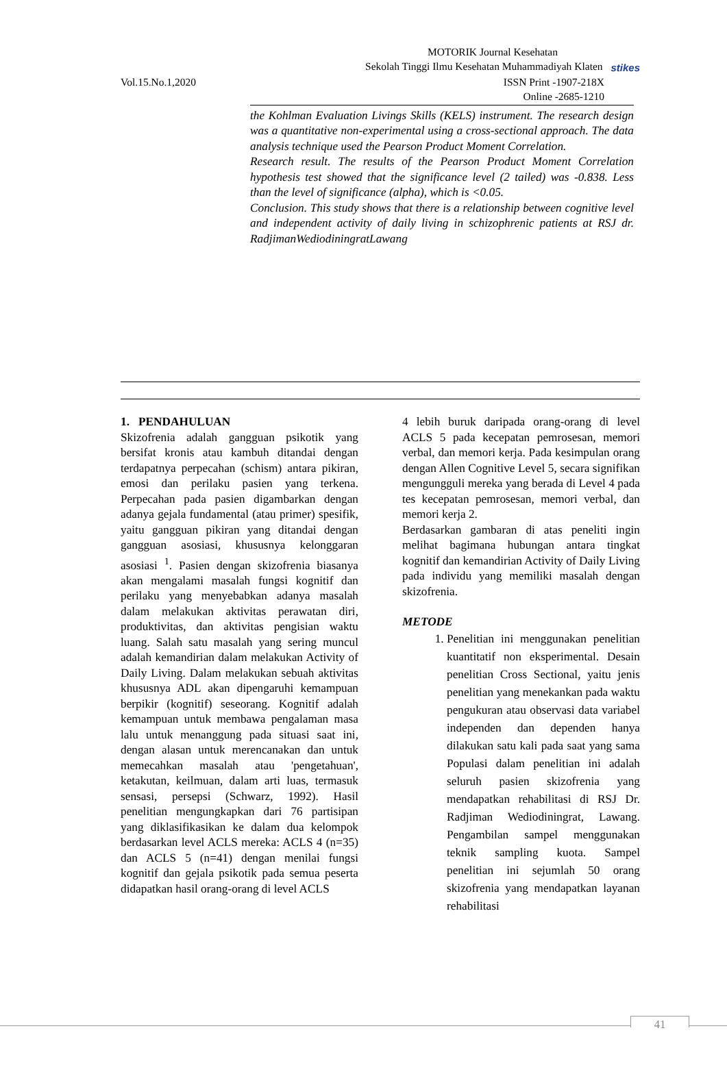MOTORIK Journal Kesehatan
Sekolah Tinggi Ilmu Kesehatan Muhammadiyah Klaten stikes
Vol.15.No.1,2020 ISSN Print -1907-218X
Online -2685-1210
the Kohlman Evaluation Livings Skills (KELS) instrument. The research design was a quantitative non-experimental using a cross-sectional approach. The data analysis technique used the Pearson Product Moment Correlation.
Research result. The results of the Pearson Product Moment Correlation hypothesis test showed that the significance level (2 tailed) was -0.838. Less than the level of significance (alpha), which is <0.05.
Conclusion. This study shows that there is a relationship between cognitive level and independent activity of daily living in schizophrenic patients at RSJ dr. RadjimanWediodiningratLawang
1. PENDAHULUAN
Skizofrenia adalah gangguan psikotik yang bersifat kronis atau kambuh ditandai dengan terdapatnya perpecahan (schism) antara pikiran, emosi dan perilaku pasien yang terkena. Perpecahan pada pasien digambarkan dengan adanya gejala fundamental (atau primer) spesifik, yaitu gangguan pikiran yang ditandai dengan gangguan asosiasi, khususnya kelonggaran asosiasi <sup>1</sup>. Pasien dengan skizofrenia biasanya akan mengalami masalah fungsi kognitif dan perilaku yang menyebabkan adanya masalah dalam melakukan aktivitas perawatan diri, produktivitas, dan aktivitas pengisian waktu luang. Salah satu masalah yang sering muncul adalah kemandirian dalam melakukan Activity of Daily Living. Dalam melakukan sebuah aktivitas khususnya ADL akan dipengaruhi kemampuan berpikir (kognitif) seseorang. Kognitif adalah kemampuan untuk membawa pengalaman masa lalu untuk menanggung pada situasi saat ini, dengan alasan untuk merencanakan dan untuk memecahkan masalah atau 'pengetahuan', ketakutan, keilmuan, dalam arti luas, termasuk sensasi, persepsi (Schwarz, 1992). Hasil penelitian mengungkapkan dari 76 partisipan yang diklasifikasikan ke dalam dua kelompok berdasarkan level ACLS mereka: ACLS 4 (n=35) dan ACLS 5 (n=41) dengan menilai fungsi kognitif dan gejala psikotik pada semua peserta didapatkan hasil orang-orang di level ACLS
4 lebih buruk daripada orang-orang di level ACLS 5 pada kecepatan pemrosesan, memori verbal, dan memori kerja. Pada kesimpulan orang dengan Allen Cognitive Level 5, secara signifikan mengungguli mereka yang berada di Level 4 pada tes kecepatan pemrosesan, memori verbal, dan memori kerja 2.
Berdasarkan gambaran di atas peneliti ingin melihat bagimana hubungan antara tingkat kognitif dan kemandirian Activity of Daily Living pada individu yang memiliki masalah dengan skizofrenia.
METODE
1. Penelitian ini menggunakan penelitian kuantitatif non eksperimental. Desain penelitian Cross Sectional, yaitu jenis penelitian yang menekankan pada waktu pengukuran atau observasi data variabel independen dan dependen hanya dilakukan satu kali pada saat yang sama Populasi dalam penelitian ini adalah seluruh pasien skizofrenia yang mendapatkan rehabilitasi di RSJ Dr. Radjiman Wediodiningrat, Lawang. Pengambilan sampel menggunakan teknik sampling kuota. Sampel penelitian ini sejumlah 50 orang skizofrenia yang mendapatkan layanan rehabilitasi
41